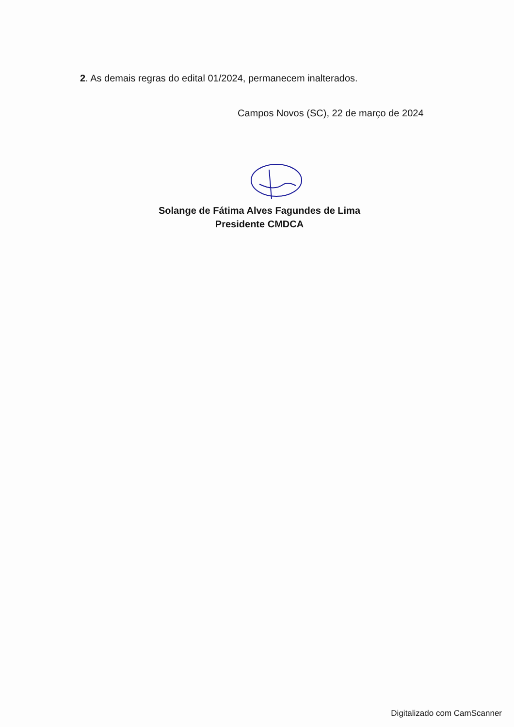2. As demais regras do edital 01/2024, permanecem inalterados.
Campos Novos (SC), 22 de março de 2024
Solange de Fátima Alves Fagundes de Lima
Presidente CMDCA
Digitalizado com CamScanner